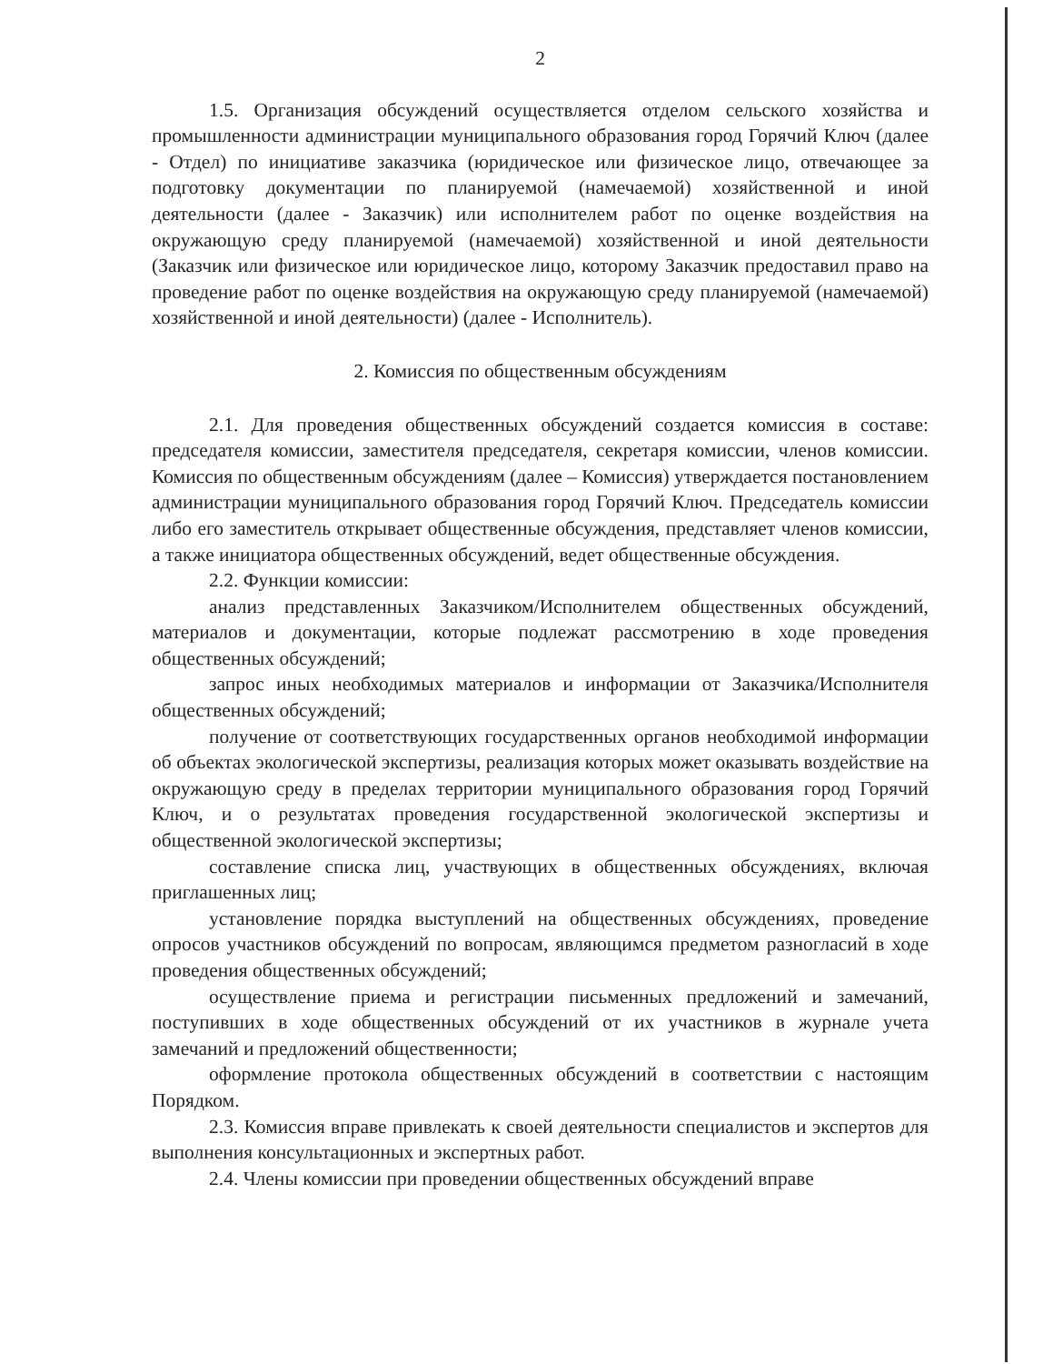2
1.5. Организация обсуждений осуществляется отделом сельского хозяйства и промышленности администрации муниципального образования город Горячий Ключ (далее - Отдел) по инициативе заказчика (юридическое или физическое лицо, отвечающее за подготовку документации по планируемой (намечаемой) хозяйственной и иной деятельности (далее - Заказчик) или исполнителем работ по оценке воздействия на окружающую среду планируемой (намечаемой) хозяйственной и иной деятельности (Заказчик или физическое или юридическое лицо, которому Заказчик предоставил право на проведение работ по оценке воздействия на окружающую среду планируемой (намечаемой) хозяйственной и иной деятельности) (далее - Исполнитель).
2. Комиссия по общественным обсуждениям
2.1. Для проведения общественных обсуждений создается комиссия в составе: председателя комиссии, заместителя председателя, секретаря комиссии, членов комиссии. Комиссия по общественным обсуждениям (далее – Комиссия) утверждается постановлением администрации муниципального образования город Горячий Ключ. Председатель комиссии либо его заместитель открывает общественные обсуждения, представляет членов комиссии, а также инициатора общественных обсуждений, ведет общественные обсуждения.
2.2. Функции комиссии:
анализ представленных Заказчиком/Исполнителем общественных обсуждений, материалов и документации, которые подлежат рассмотрению в ходе проведения общественных обсуждений;
запрос иных необходимых материалов и информации от Заказчика/Исполнителя общественных обсуждений;
получение от соответствующих государственных органов необходимой информации об объектах экологической экспертизы, реализация которых может оказывать воздействие на окружающую среду в пределах территории муниципального образования город Горячий Ключ, и о результатах проведения государственной экологической экспертизы и общественной экологической экспертизы;
составление списка лиц, участвующих в общественных обсуждениях, включая приглашенных лиц;
установление порядка выступлений на общественных обсуждениях, проведение опросов участников обсуждений по вопросам, являющимся предметом разногласий в ходе проведения общественных обсуждений;
осуществление приема и регистрации письменных предложений и замечаний, поступивших в ходе общественных обсуждений от их участников в журнале учета замечаний и предложений общественности;
оформление протокола общественных обсуждений в соответствии с настоящим Порядком.
2.3. Комиссия вправе привлекать к своей деятельности специалистов и экспертов для выполнения консультационных и экспертных работ.
2.4. Члены комиссии при проведении общественных обсуждений вправе